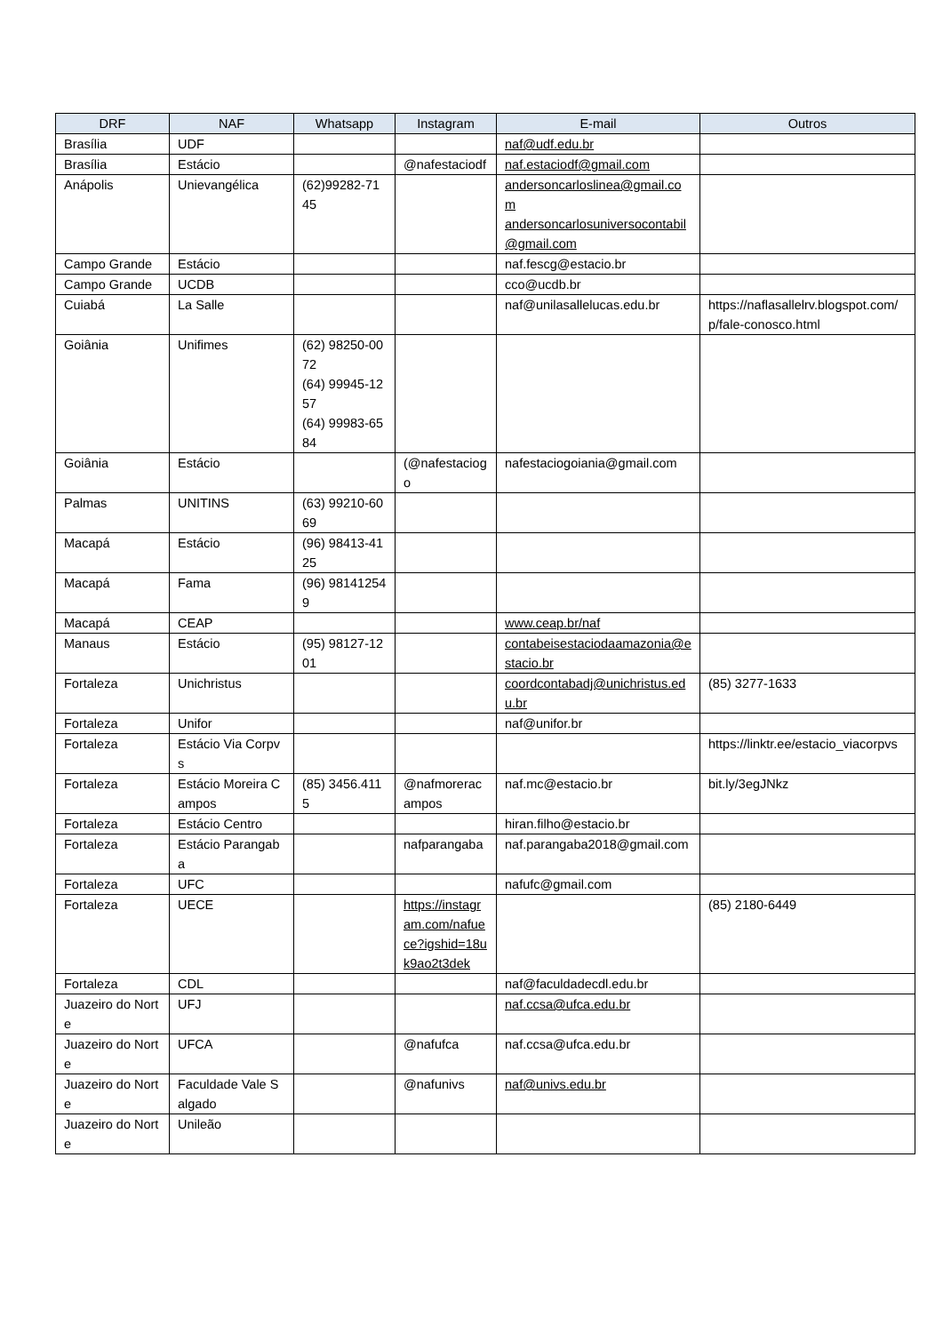| DRF | NAF | Whatsapp | Instagram | E-mail | Outros |
| --- | --- | --- | --- | --- | --- |
| Brasília | UDF | | | naf@udf.edu.br | |
| Brasília | Estácio | | @nafestaciodf | naf.estaciodf@gmail.com | |
| Anápolis | Unievangélica | (62)99282-7145 | | andersoncarloslinea@gmail.com andersoncarlosuniversocontabil@gmail.com | |
| Campo Grande | Estácio | | | naf.fescg@estacio.br | |
| Campo Grande | UCDB | | | cco@ucdb.br | |
| Cuiabá | La Salle | | | naf@unilasallelucas.edu.br | https://naflasallelrv.blogspot.com/p/fale-conosco.html |
| Goiânia | Unifimes | (62) 98250-0072 (64) 99945-1257 (64) 99983-6584 | | | |
| Goiânia | Estácio | | (@nafestaciogo | nafestaciogoiania@gmail.com | |
| Palmas | UNITINS | (63) 99210-6069 | | | |
| Macapá | Estácio | (96) 98413-4125 | | | |
| Macapá | Fama | (96) 981412549 | | | |
| Macapá | CEAP | | | www.ceap.br/naf | |
| Manaus | Estácio | (95) 98127-1201 | | contabeisestaciodaamazonia@estacio.br | |
| Fortaleza | Unichristus | | | coordcontabadj@unichristus.edu.br | (85) 3277-1633 |
| Fortaleza | Unifor | | | naf@unifor.br | |
| Fortaleza | Estácio Via Corpvs | | | | https://linktr.ee/estacio_viacorpvs |
| Fortaleza | Estácio Moreira Campos | (85) 3456.4115 | @nafmoreracampos | naf.mc@estacio.br | bit.ly/3egJNkz |
| Fortaleza | Estácio Centro | | | hiran.filho@estacio.br | |
| Fortaleza | Estácio Parangaba | | nafparangaba | naf.parangaba2018@gmail.com | |
| Fortaleza | UFC | | | nafufc@gmail.com | |
| Fortaleza | UECE | | https://instagram.com/nafuece?igshid=18uk9ao2t3dek | | (85) 2180-6449 |
| Fortaleza | CDL | | | naf@faculdadecdl.edu.br | |
| Juazeiro do Norte | UFJ | | | naf.ccsa@ufca.edu.br | |
| Juazeiro do Norte | UFCA | | @nafufca | naf.ccsa@ufca.edu.br | |
| Juazeiro do Norte | Faculdade Vale Salgado | | @nafunivs | naf@univs.edu.br | |
| Juazeiro do Norte | Unileão | | | | |